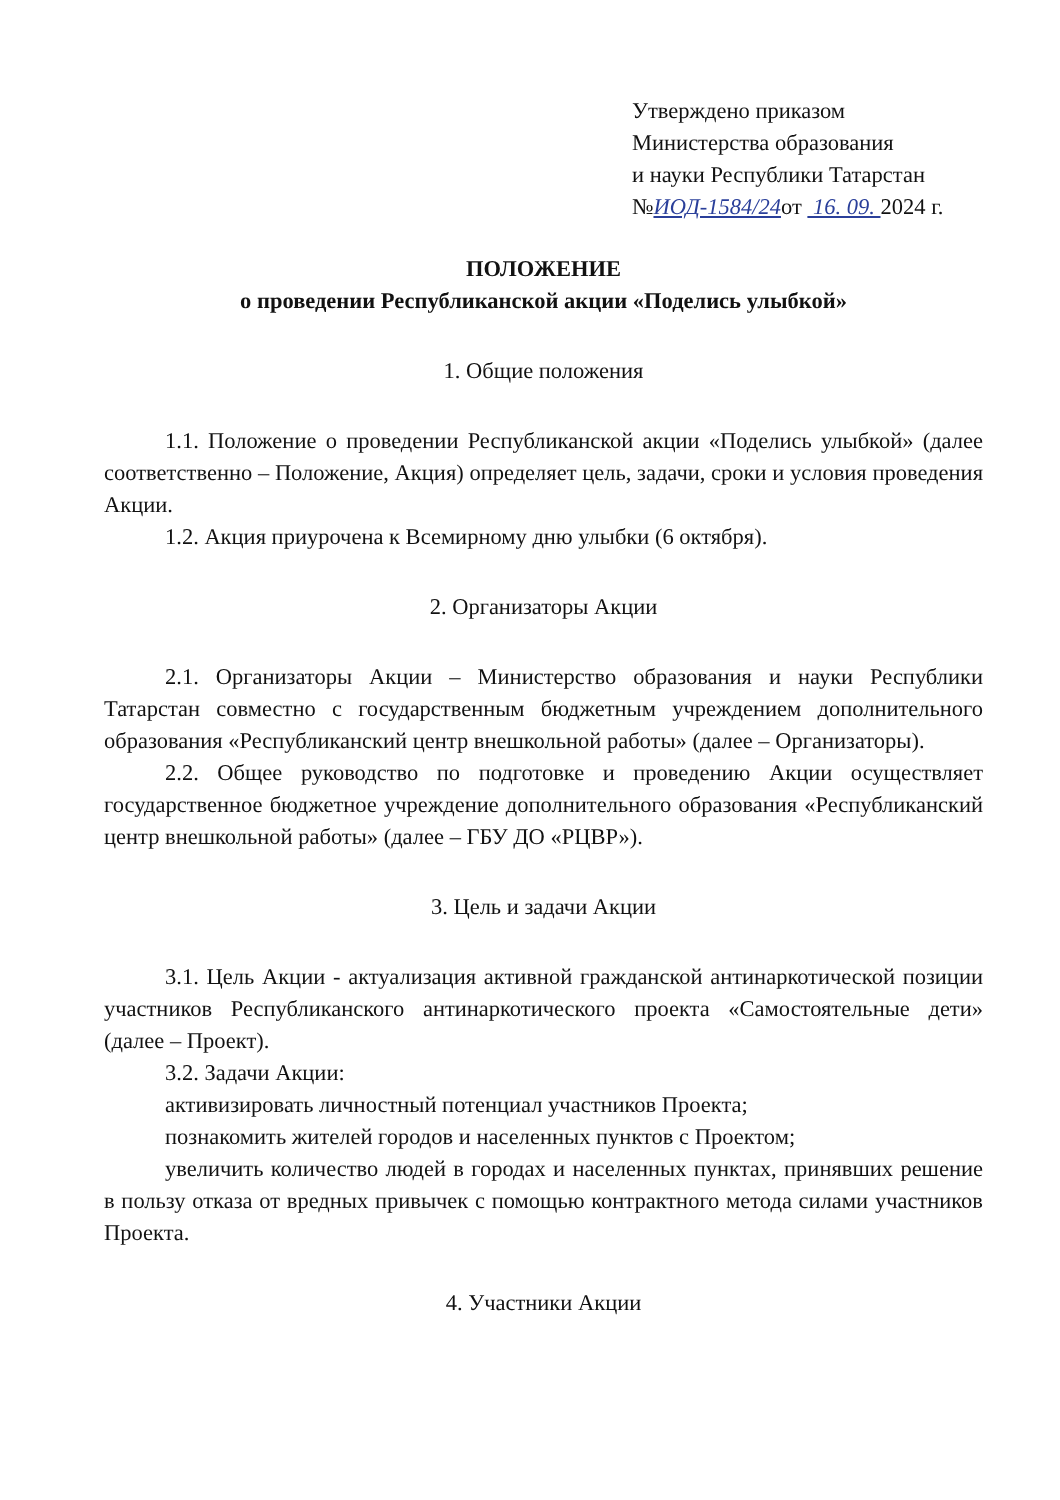Утверждено приказом
Министерства образования
и науки Республики Татарстан
№ИОД-1584/24от 16. 09. 2024 г.
ПОЛОЖЕНИЕ
о проведении Республиканской акции «Поделись улыбкой»
1. Общие положения
1.1. Положение о проведении Республиканской акции «Поделись улыбкой» (далее соответственно – Положение, Акция) определяет цель, задачи, сроки и условия проведения Акции.
1.2. Акция приурочена к Всемирному дню улыбки (6 октября).
2. Организаторы Акции
2.1. Организаторы Акции – Министерство образования и науки Республики Татарстан совместно с государственным бюджетным учреждением дополнительного образования «Республиканский центр внешкольной работы» (далее – Организаторы).
2.2. Общее руководство по подготовке и проведению Акции осуществляет государственное бюджетное учреждение дополнительного образования «Республиканский центр внешкольной работы» (далее – ГБУ ДО «РЦВР»).
3. Цель и задачи Акции
3.1. Цель Акции - актуализация активной гражданской антинаркотической позиции участников Республиканского антинаркотического проекта «Самостоятельные дети» (далее – Проект).
3.2. Задачи Акции:
активизировать личностный потенциал участников Проекта;
познакомить жителей городов и населенных пунктов с Проектом;
увеличить количество людей в городах и населенных пунктах, принявших решение в пользу отказа от вредных привычек с помощью контрактного метода силами участников Проекта.
4. Участники Акции